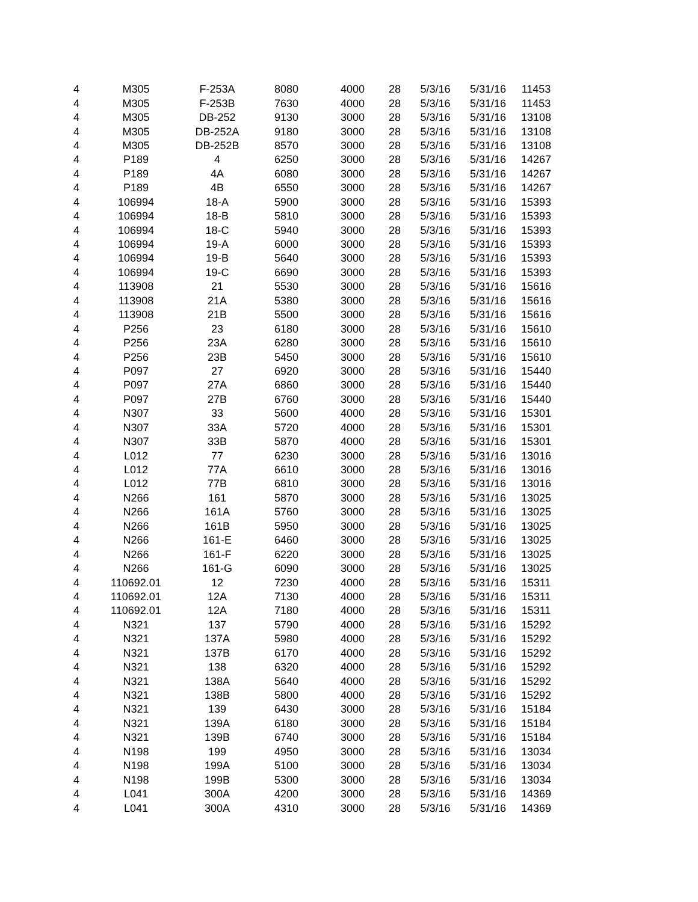| 4 | M305 | F-253A | 8080 | 4000 | 28 | 5/3/16 | 5/31/16 | 11453 |
| 4 | M305 | F-253B | 7630 | 4000 | 28 | 5/3/16 | 5/31/16 | 11453 |
| 4 | M305 | DB-252 | 9130 | 3000 | 28 | 5/3/16 | 5/31/16 | 13108 |
| 4 | M305 | DB-252A | 9180 | 3000 | 28 | 5/3/16 | 5/31/16 | 13108 |
| 4 | M305 | DB-252B | 8570 | 3000 | 28 | 5/3/16 | 5/31/16 | 13108 |
| 4 | P189 | 4 | 6250 | 3000 | 28 | 5/3/16 | 5/31/16 | 14267 |
| 4 | P189 | 4A | 6080 | 3000 | 28 | 5/3/16 | 5/31/16 | 14267 |
| 4 | P189 | 4B | 6550 | 3000 | 28 | 5/3/16 | 5/31/16 | 14267 |
| 4 | 106994 | 18-A | 5900 | 3000 | 28 | 5/3/16 | 5/31/16 | 15393 |
| 4 | 106994 | 18-B | 5810 | 3000 | 28 | 5/3/16 | 5/31/16 | 15393 |
| 4 | 106994 | 18-C | 5940 | 3000 | 28 | 5/3/16 | 5/31/16 | 15393 |
| 4 | 106994 | 19-A | 6000 | 3000 | 28 | 5/3/16 | 5/31/16 | 15393 |
| 4 | 106994 | 19-B | 5640 | 3000 | 28 | 5/3/16 | 5/31/16 | 15393 |
| 4 | 106994 | 19-C | 6690 | 3000 | 28 | 5/3/16 | 5/31/16 | 15393 |
| 4 | 113908 | 21 | 5530 | 3000 | 28 | 5/3/16 | 5/31/16 | 15616 |
| 4 | 113908 | 21A | 5380 | 3000 | 28 | 5/3/16 | 5/31/16 | 15616 |
| 4 | 113908 | 21B | 5500 | 3000 | 28 | 5/3/16 | 5/31/16 | 15616 |
| 4 | P256 | 23 | 6180 | 3000 | 28 | 5/3/16 | 5/31/16 | 15610 |
| 4 | P256 | 23A | 6280 | 3000 | 28 | 5/3/16 | 5/31/16 | 15610 |
| 4 | P256 | 23B | 5450 | 3000 | 28 | 5/3/16 | 5/31/16 | 15610 |
| 4 | P097 | 27 | 6920 | 3000 | 28 | 5/3/16 | 5/31/16 | 15440 |
| 4 | P097 | 27A | 6860 | 3000 | 28 | 5/3/16 | 5/31/16 | 15440 |
| 4 | P097 | 27B | 6760 | 3000 | 28 | 5/3/16 | 5/31/16 | 15440 |
| 4 | N307 | 33 | 5600 | 4000 | 28 | 5/3/16 | 5/31/16 | 15301 |
| 4 | N307 | 33A | 5720 | 4000 | 28 | 5/3/16 | 5/31/16 | 15301 |
| 4 | N307 | 33B | 5870 | 4000 | 28 | 5/3/16 | 5/31/16 | 15301 |
| 4 | L012 | 77 | 6230 | 3000 | 28 | 5/3/16 | 5/31/16 | 13016 |
| 4 | L012 | 77A | 6610 | 3000 | 28 | 5/3/16 | 5/31/16 | 13016 |
| 4 | L012 | 77B | 6810 | 3000 | 28 | 5/3/16 | 5/31/16 | 13016 |
| 4 | N266 | 161 | 5870 | 3000 | 28 | 5/3/16 | 5/31/16 | 13025 |
| 4 | N266 | 161A | 5760 | 3000 | 28 | 5/3/16 | 5/31/16 | 13025 |
| 4 | N266 | 161B | 5950 | 3000 | 28 | 5/3/16 | 5/31/16 | 13025 |
| 4 | N266 | 161-E | 6460 | 3000 | 28 | 5/3/16 | 5/31/16 | 13025 |
| 4 | N266 | 161-F | 6220 | 3000 | 28 | 5/3/16 | 5/31/16 | 13025 |
| 4 | N266 | 161-G | 6090 | 3000 | 28 | 5/3/16 | 5/31/16 | 13025 |
| 4 | 110692.01 | 12 | 7230 | 4000 | 28 | 5/3/16 | 5/31/16 | 15311 |
| 4 | 110692.01 | 12A | 7130 | 4000 | 28 | 5/3/16 | 5/31/16 | 15311 |
| 4 | 110692.01 | 12A | 7180 | 4000 | 28 | 5/3/16 | 5/31/16 | 15311 |
| 4 | N321 | 137 | 5790 | 4000 | 28 | 5/3/16 | 5/31/16 | 15292 |
| 4 | N321 | 137A | 5980 | 4000 | 28 | 5/3/16 | 5/31/16 | 15292 |
| 4 | N321 | 137B | 6170 | 4000 | 28 | 5/3/16 | 5/31/16 | 15292 |
| 4 | N321 | 138 | 6320 | 4000 | 28 | 5/3/16 | 5/31/16 | 15292 |
| 4 | N321 | 138A | 5640 | 4000 | 28 | 5/3/16 | 5/31/16 | 15292 |
| 4 | N321 | 138B | 5800 | 4000 | 28 | 5/3/16 | 5/31/16 | 15292 |
| 4 | N321 | 139 | 6430 | 3000 | 28 | 5/3/16 | 5/31/16 | 15184 |
| 4 | N321 | 139A | 6180 | 3000 | 28 | 5/3/16 | 5/31/16 | 15184 |
| 4 | N321 | 139B | 6740 | 3000 | 28 | 5/3/16 | 5/31/16 | 15184 |
| 4 | N198 | 199 | 4950 | 3000 | 28 | 5/3/16 | 5/31/16 | 13034 |
| 4 | N198 | 199A | 5100 | 3000 | 28 | 5/3/16 | 5/31/16 | 13034 |
| 4 | N198 | 199B | 5300 | 3000 | 28 | 5/3/16 | 5/31/16 | 13034 |
| 4 | L041 | 300A | 4200 | 3000 | 28 | 5/3/16 | 5/31/16 | 14369 |
| 4 | L041 | 300A | 4310 | 3000 | 28 | 5/3/16 | 5/31/16 | 14369 |